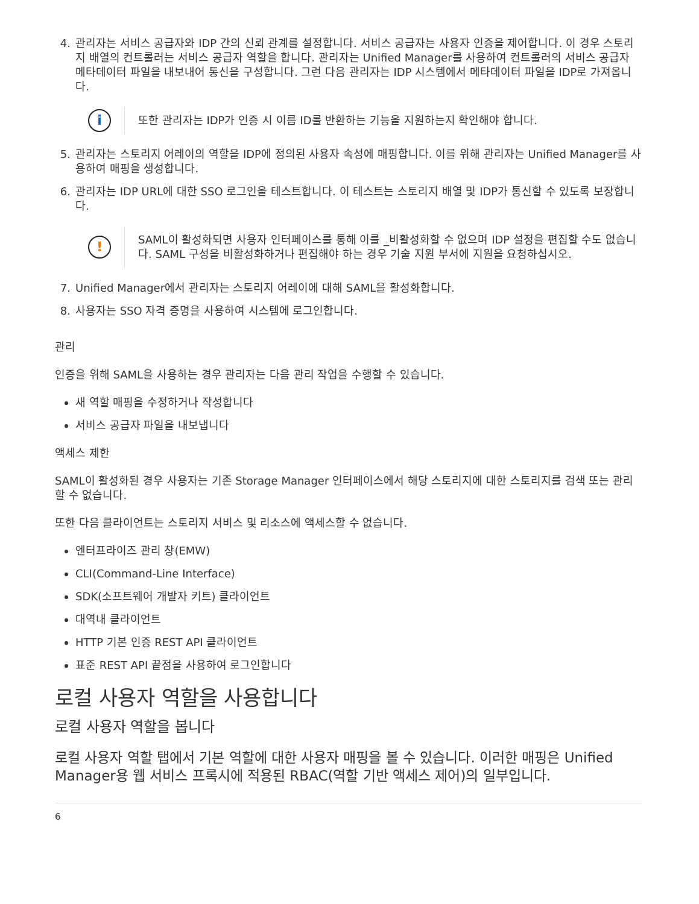4. 관리자는 서비스 공급자와 IDP 간의 신뢰 관계를 설정합니다. 서비스 공급자는 사용자 인증을 제어합니다. 이 경우 스토리지 배열의 컨트롤러는 서비스 공급자 역할을 합니다. 관리자는 Unified Manager를 사용하여 컨트롤러의 서비스 공급자 메타데이터 파일을 내보내어 통신을 구성합니다. 그런 다음 관리자는 IDP 시스템에서 메타데이터 파일을 IDP로 가져옵니다.
i
또한 관리자는 IDP가 인증 시 이름 ID를 반환하는 기능을 지원하는지 확인해야 합니다.
5. 관리자는 스토리지 어레이의 역할을 IDP에 정의된 사용자 속성에 매핑합니다. 이를 위해 관리자는 Unified Manager를 사용하여 매핑을 생성합니다.
6. 관리자는 IDP URL에 대한 SSO 로그인을 테스트합니다. 이 테스트는 스토리지 배열 및 IDP가 통신할 수 있도록 보장합니다.
!
SAML이 활성화되면 사용자 인터페이스를 통해 이를 _비활성화할 수 없으며 IDP 설정을 편집할 수도 없습니다. SAML 구성을 비활성화하거나 편집해야 하는 경우 기술 지원 부서에 지원을 요청하십시오.
7. Unified Manager에서 관리자는 스토리지 어레이에 대해 SAML을 활성화합니다.
8. 사용자는 SSO 자격 증명을 사용하여 시스템에 로그인합니다.
관리
인증을 위해 SAML을 사용하는 경우 관리자는 다음 관리 작업을 수행할 수 있습니다.
새 역할 매핑을 수정하거나 작성합니다
서비스 공급자 파일을 내보냅니다
액세스 제한
SAML이 활성화된 경우 사용자는 기존 Storage Manager 인터페이스에서 해당 스토리지에 대한 스토리지를 검색 또는 관리할 수 없습니다.
또한 다음 클라이언트는 스토리지 서비스 및 리소스에 액세스할 수 없습니다.
엔터프라이즈 관리 창(EMW)
CLI(Command-Line Interface)
SDK(소프트웨어 개발자 키트) 클라이언트
대역내 클라이언트
HTTP 기본 인증 REST API 클라이언트
표준 REST API 끝점을 사용하여 로그인합니다
로컬 사용자 역할을 사용합니다
로컬 사용자 역할을 봅니다
로컬 사용자 역할 탭에서 기본 역할에 대한 사용자 매핑을 볼 수 있습니다. 이러한 매핑은 Unified Manager용 웹 서비스 프록시에 적용된 RBAC(역할 기반 액세스 제어)의 일부입니다.
6